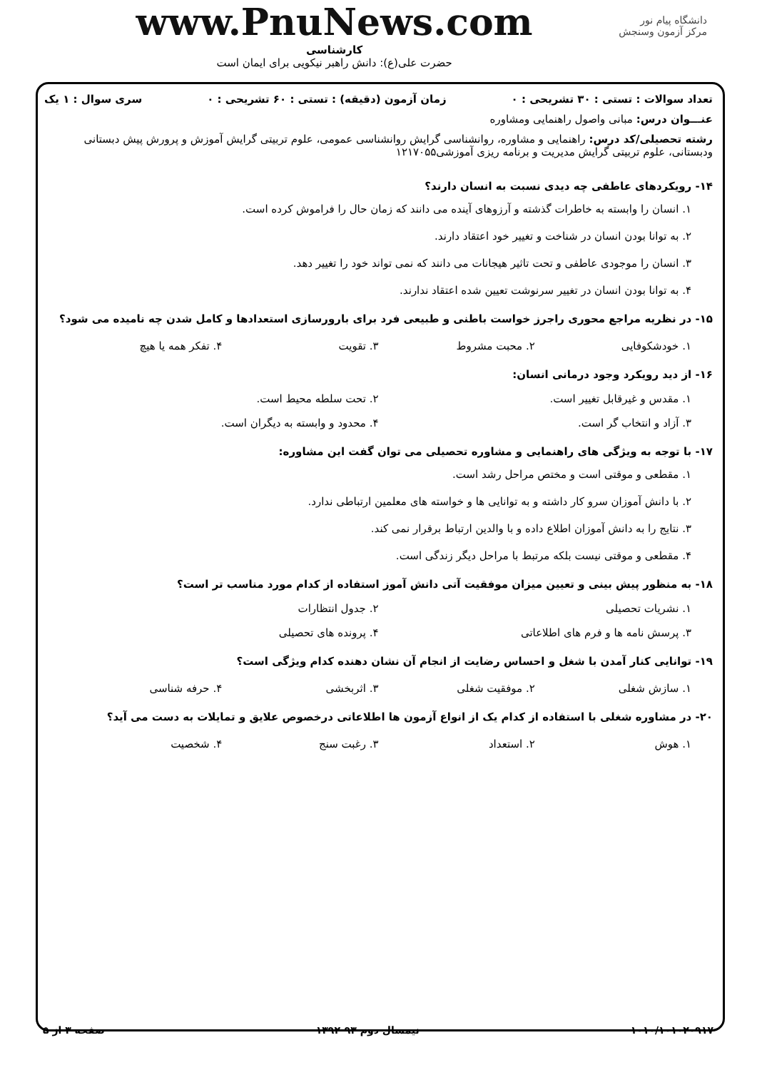دانشگاه پیام نور
مرکز آزمون وسنجش
www.PnuNews.com
کارشناسی
حضرت علی(ع): دانش راهبر نیکویی برای ایمان است
تعداد سوالات : تستی : ۳۰ تشریحی : ۰ زمان آزمون (دقیقه) : تستی : ۶۰ تشریحی : ۰ سری سوال : ۱ یک
عنـــوان درس: مبانی واصول راهنمایی ومشاوره
رشته تحصیلی/کد درس: راهنمایی و مشاوره، روانشناسی گرایش روانشناسی عمومی، علوم تربیتی گرایش آموزش و پرورش پیش دبستانی ودبستانی، علوم تربیتی گرایش مدیریت و برنامه ریزی آموزشی۱۲۱۷۰۵۵
۱۴- رویکردهای عاطفی چه دیدی نسبت به انسان دارند؟
۱. انسان را وابسته به خاطرات گذشته و آرزوهای آینده می دانند که زمان حال را فراموش کرده است.
۲. به توانا بودن انسان در شناخت و تغییر خود اعتقاد دارند.
۳. انسان را موجودی عاطفی و تحت تاثیر هیجانات می دانند که نمی تواند خود را تغییر دهد.
۴. به توانا بودن انسان در تغییر سرنوشت تعیین شده اعتقاد ندارند.
۱۵- در نظریه مراجع محوری راجرز خواست باطنی و طبیعی فرد برای بارورسازی استعدادها و کامل شدن چه نامیده می شود؟
۱. خودشکوفایی ۲. محبت مشروط ۳. تقویت ۴. تفکر همه یا هیچ
۱۶- از دید رویکرد وجود درمانی انسان:
۱. مقدس و غیرقابل تغییر است. ۲. تحت سلطه محیط است.
۳. آزاد و انتخاب گر است. ۴. محدود و وابسته به دیگران است.
۱۷- با توجه به ویژگی های راهنمایی و مشاوره تحصیلی می توان گفت این مشاوره:
۱. مقطعی و موقتی است و مختص مراحل رشد است.
۲. با دانش آموزان سرو کار داشته و به توانایی ها و خواسته های معلمین ارتباطی ندارد.
۳. نتایج را به دانش آموزان اطلاع داده و با والدین ارتباط برقرار نمی کند.
۴. مقطعی و موقتی نیست بلکه مرتبط با مراحل دیگر زندگی است.
۱۸- به منظور پیش بینی و تعیین میزان موفقیت آتی دانش آموز استفاده از کدام مورد مناسب تر است؟
۱. نشریات تحصیلی ۲. جدول انتظارات
۳. پرسش نامه ها و فرم های اطلاعاتی ۴. پرونده های تحصیلی
۱۹- توانایی کنار آمدن با شغل و احساس رضایت از انجام آن نشان دهنده کدام ویژگی است؟
۱. سازش شغلی ۲. موفقیت شغلی ۳. اثربخشی ۴. حرفه شناسی
۲۰- در مشاوره شغلی با استفاده از کدام یک از انواع آزمون ها اطلاعاتی درخصوص علایق و تمایلات به دست می آید؟
۱. هوش ۲. استعداد ۳. رغبت سنج ۴. شخصیت
۱۰۱۰/۱۰۱۰۲۰۹۱۷ نیمسال دوم ۹۳-۱۳۹۲ صفحه ۳ از ۵